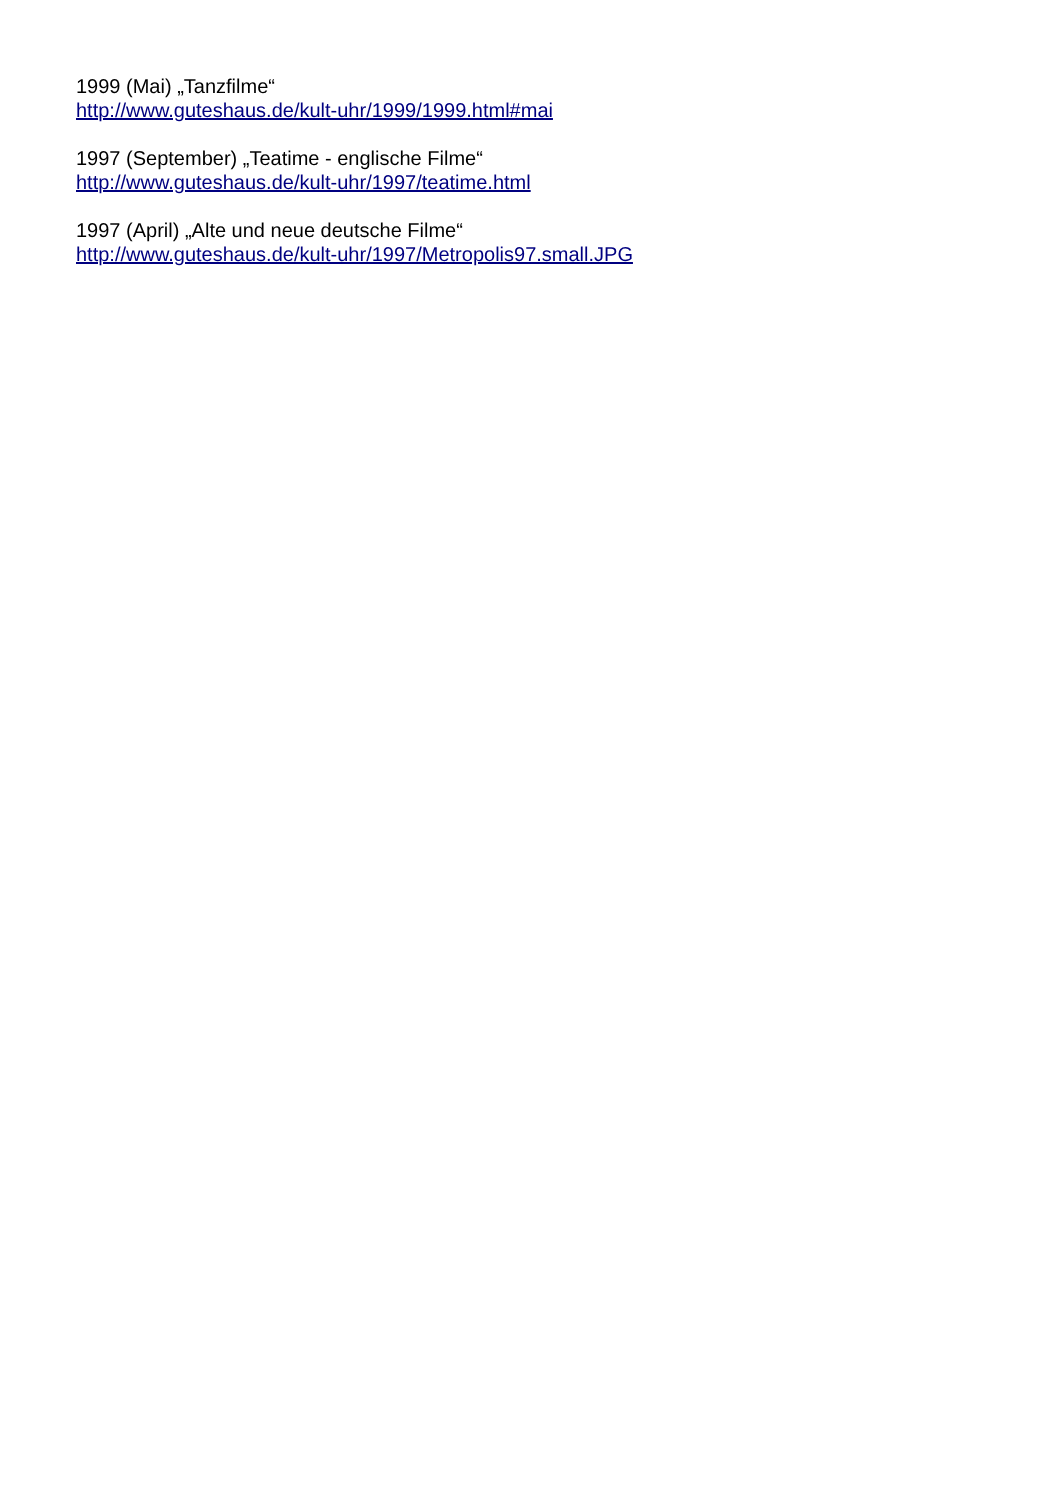1999 (Mai) „Tanzfilme“
http://www.guteshaus.de/kult-uhr/1999/1999.html#mai
1997 (September) „Teatime - englische Filme“
http://www.guteshaus.de/kult-uhr/1997/teatime.html
1997 (April) „Alte und neue deutsche Filme“
http://www.guteshaus.de/kult-uhr/1997/Metropolis97.small.JPG